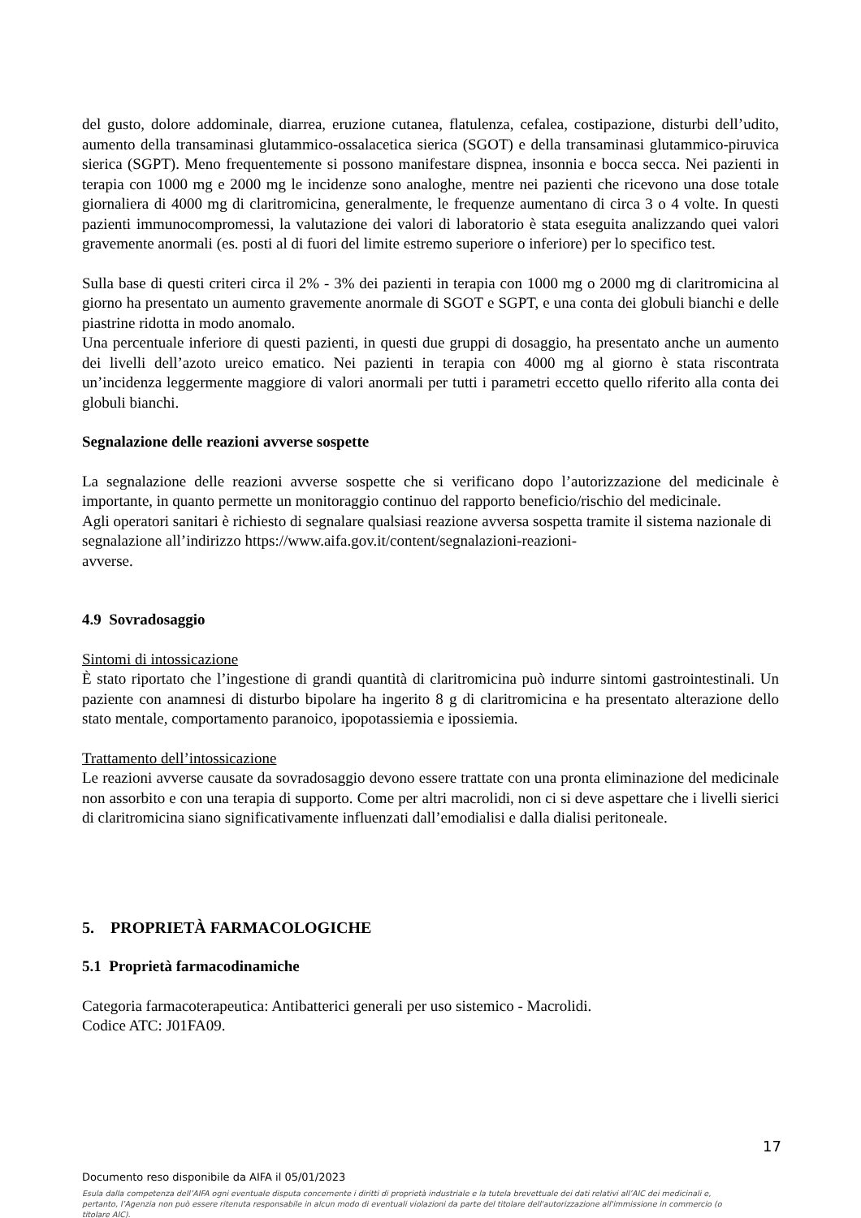del gusto, dolore addominale, diarrea, eruzione cutanea, flatulenza, cefalea, costipazione, disturbi dell’udito, aumento della transaminasi glutammico-ossalacetica sierica (SGOT) e della transaminasi glutammico-piruvica sierica (SGPT). Meno frequentemente si possono manifestare dispnea, insonnia e bocca secca. Nei pazienti in terapia con 1000 mg e 2000 mg le incidenze sono analoghe, mentre nei pazienti che ricevono una dose totale giornaliera di 4000 mg di claritromicina, generalmente, le frequenze aumentano di circa 3 o 4 volte. In questi pazienti immunocompromessi, la valutazione dei valori di laboratorio è stata eseguita analizzando quei valori gravemente anormali (es. posti al di fuori del limite estremo superiore o inferiore) per lo specifico test.
Sulla base di questi criteri circa il 2% - 3% dei pazienti in terapia con 1000 mg o 2000 mg di claritromicina al giorno ha presentato un aumento gravemente anormale di SGOT e SGPT, e una conta dei globuli bianchi e delle piastrine ridotta in modo anomalo.
Una percentuale inferiore di questi pazienti, in questi due gruppi di dosaggio, ha presentato anche un aumento dei livelli dell’azoto ureico ematico. Nei pazienti in terapia con 4000 mg al giorno è stata riscontrata un’incidenza leggermente maggiore di valori anormali per tutti i parametri eccetto quello riferito alla conta dei globuli bianchi.
Segnalazione delle reazioni avverse sospette
La segnalazione delle reazioni avverse sospette che si verificano dopo l’autorizzazione del medicinale è importante, in quanto permette un monitoraggio continuo del rapporto beneficio/rischio del medicinale.
Agli operatori sanitari è richiesto di segnalare qualsiasi reazione avversa sospetta tramite il sistema nazionale di segnalazione all’indirizzo https://www.aifa.gov.it/content/segnalazioni-reazioni-
avverse.
4.9 Sovradosaggio
Sintomi di intossicazione
È stato riportato che l’ingestione di grandi quantità di claritromicina può indurre sintomi gastrointestinali. Un paziente con anamnesi di disturbo bipolare ha ingerito 8 g di claritromicina e ha presentato alterazione dello stato mentale, comportamento paranoico, ipopotassiemia e ipossiemia.
Trattamento dell’intossicazione
Le reazioni avverse causate da sovradosaggio devono essere trattate con una pronta eliminazione del medicinale non assorbito e con una terapia di supporto. Come per altri macrolidi, non ci si deve aspettare che i livelli sierici di claritromicina siano significativamente influenzati dall’emodialisi e dalla dialisi peritoneale.
5. PROPRIETÀ FARMACOLOGICHE
5.1 Proprietà farmacodinamiche
Categoria farmacoterapeutica: Antibatterici generali per uso sistemico - Macrolidi.
Codice ATC: J01FA09.
17
Documento reso disponibile da AIFA il 05/01/2023
Esula dalla competenza dell’AIFA ogni eventuale disputa concernente i diritti di proprietà industriale e la tutela brevettuale dei dati relativi all’AIC dei medicinali e, pertanto, l’Agenzia non può essere ritenuta responsabile in alcun modo di eventuali violazioni da parte del titolare dell'autorizzazione all'immissione in commercio (o titolare AIC).